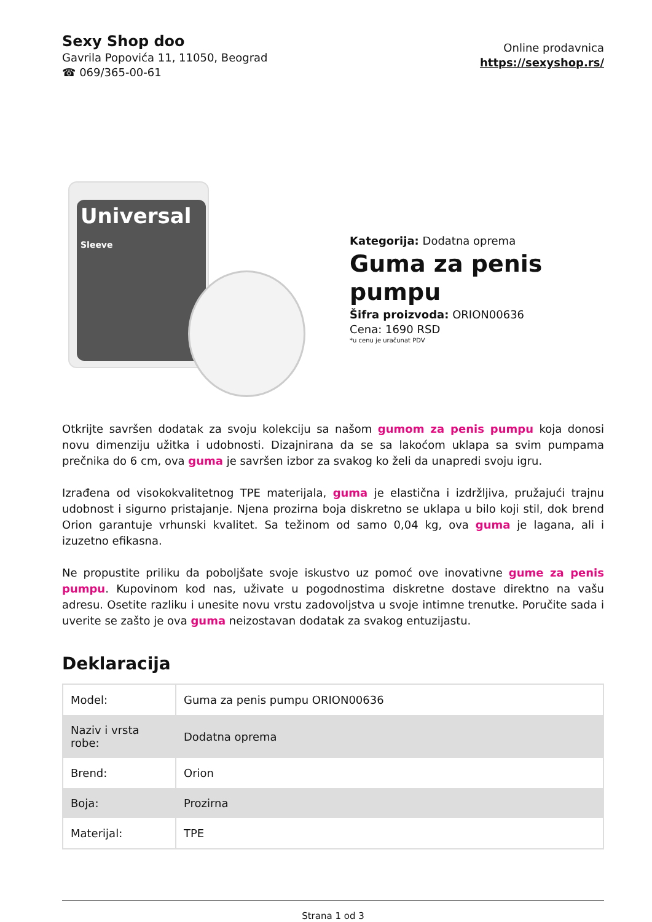Sexy Shop doo
Gavrila Popovića 11, 11050, Beograd
☎ 069/365-00-61
Online prodavnica
https://sexyshop.rs/
Universal Sleeve
Kategorija: Dodatna oprema
Guma za penis pumpu
Šifra proizvoda: ORION00636
Cena: 1690 RSD
*u cenu je uračunat PDV
Otkrijte savršen dodatak za svoju kolekciju sa našom gumom za penis pumpu koja donosi novu dimenziju užitka i udobnosti. Dizajnirana da se sa lakoćom uklapa sa svim pumpama prečnika do 6 cm, ova guma je savršen izbor za svakog ko želi da unapredi svoju igru.
Izrađena od visokokvalitetnog TPE materijala, guma je elastična i izdržljiva, pružajući trajnu udobnost i sigurno pristajanje. Njena prozirna boja diskretno se uklapa u bilo koji stil, dok brend Orion garantuje vrhunski kvalitet. Sa težinom od samo 0,04 kg, ova guma je lagana, ali i izuzetno efikasna.
Ne propustite priliku da poboljšate svoje iskustvo uz pomoć ove inovativne gume za penis pumpu. Kupovinom kod nas, uživate u pogodnostima diskretne dostave direktno na vašu adresu. Osetite razliku i unesite novu vrstu zadovoljstva u svoje intimne trenutke. Poručite sada i uverite se zašto je ova guma neizostavan dodatak za svakog entuzijastu.
Deklaracija
| Model: | Guma za penis pumpu ORION00636 |
| Naziv i vrsta robe: | Dodatna oprema |
| Brend: | Orion |
| Boja: | Prozirna |
| Materijal: | TPE |
Strana 1 od 3